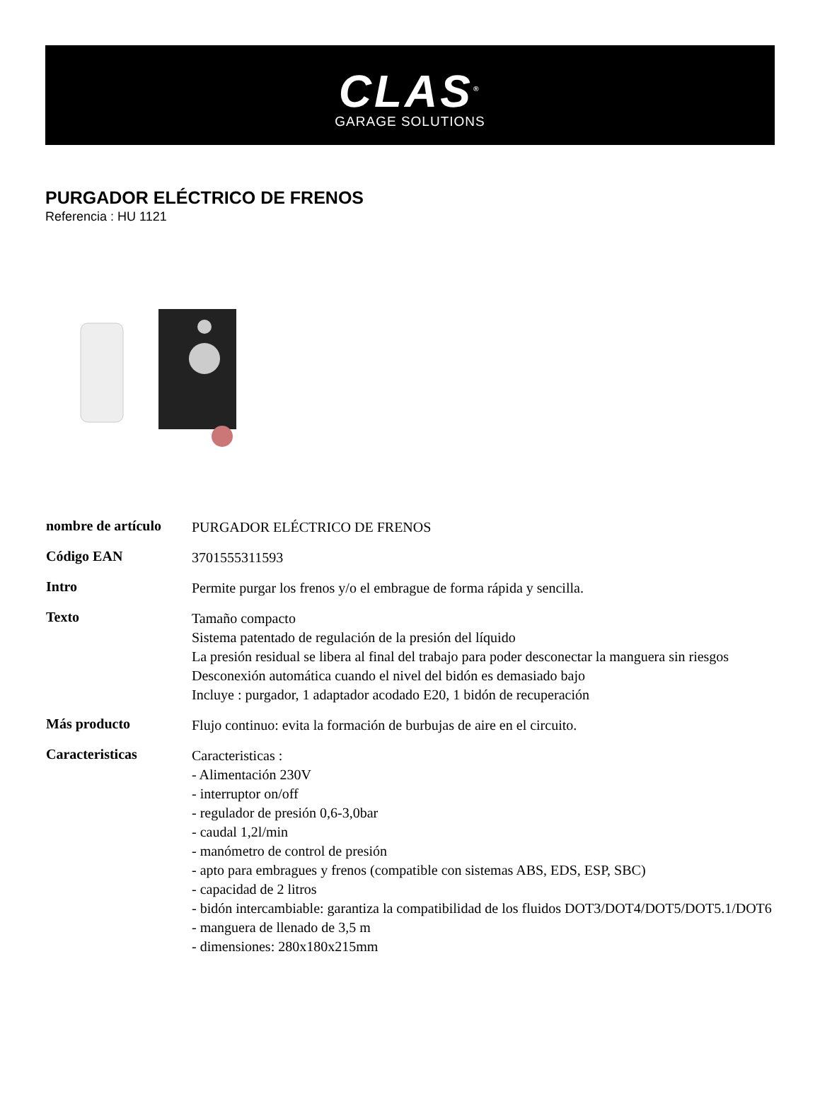CLAS<sup>®</sup>
GARAGE SOLUTIONS
PURGADOR ELÉCTRICO DE FRENOS
Referencia : HU 1121
| nombre de artículo | PURGADOR ELÉCTRICO DE FRENOS |
| Código EAN | 3701555311593 |
| Intro | Permite purgar los frenos y/o el embrague de forma rápida y sencilla. |
| Texto | Tamaño compacto Sistema patentado de regulación de la presión del líquido La presión residual se libera al final del trabajo para poder desconectar la manguera sin riesgos Desconexión automática cuando el nivel del bidón es demasiado bajo Incluye : purgador, 1 adaptador acodado E20, 1 bidón de recuperación |
| Más producto | Flujo continuo: evita la formación de burbujas de aire en el circuito. |
| Caracteristicas | Caracteristicas : - Alimentación 230V - interruptor on/off - regulador de presión 0,6-3,0bar - caudal 1,2l/min - manómetro de control de presión - apto para embragues y frenos (compatible con sistemas ABS, EDS, ESP, SBC) - capacidad de 2 litros - bidón intercambiable: garantiza la compatibilidad de los fluidos DOT3/DOT4/DOT5/DOT5.1/DOT6 - manguera de llenado de 3,5 m - dimensiones: 280x180x215mm |